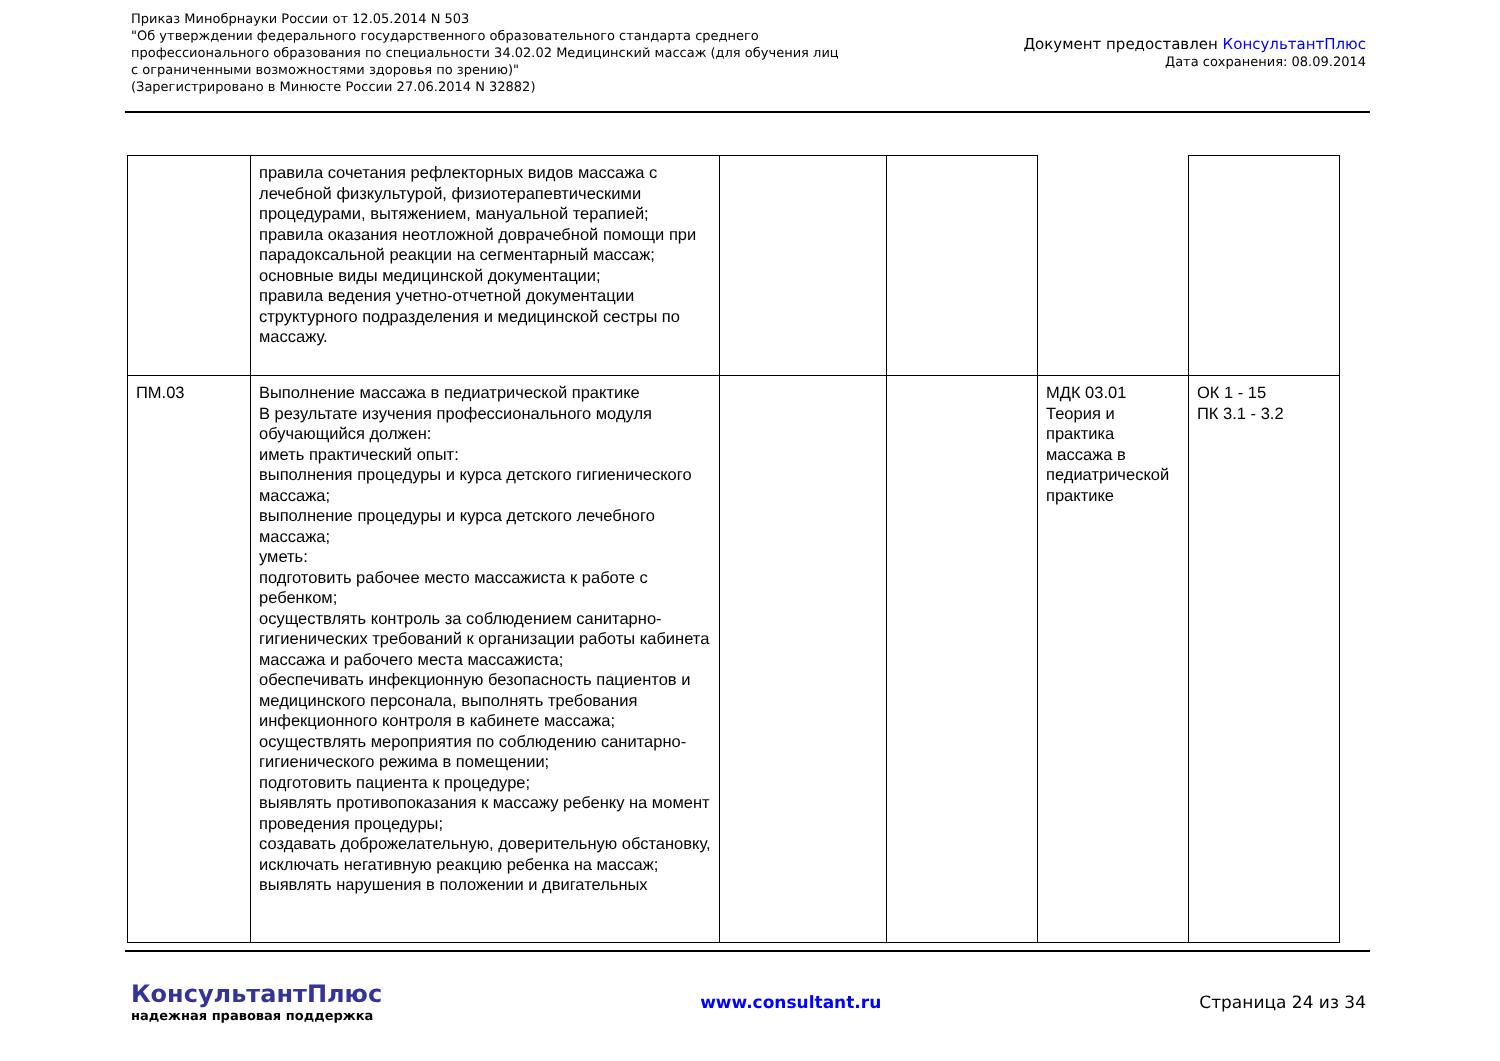Приказ Минобрнауки России от 12.05.2014 N 503
"Об утверждении федерального государственного образовательного стандарта среднего
профессионального образования по специальности 34.02.02 Медицинский массаж (для обучения лиц
с ограниченными возможностями здоровья по зрению)"
(Зарегистрировано в Минюсте России 27.06.2014 N 32882)
Документ предоставлен КонсультантПлюс
Дата сохранения: 08.09.2014
| | правила сочетания рефлекторных видов массажа с лечебной физкультурой, физиотерапевтическими процедурами, вытяжением, мануальной терапией; правила оказания неотложной доврачебной помощи при парадоксальной реакции на сегментарный массаж; основные виды медицинской документации; правила ведения учетно-отчетной документации структурного подразделения и медицинской сестры по массажу. | | | | |
| ПМ.03 | Выполнение массажа в педиатрической практике В результате изучения профессионального модуля обучающийся должен: иметь практический опыт: выполнения процедуры и курса детского гигиенического массажа; выполнение процедуры и курса детского лечебного массажа; уметь: подготовить рабочее место массажиста к работе с ребенком; осуществлять контроль за соблюдением санитарно-гигиенических требований к организации работы кабинета массажа и рабочего места массажиста; обеспечивать инфекционную безопасность пациентов и медицинского персонала, выполнять требования инфекционного контроля в кабинете массажа; осуществлять мероприятия по соблюдению санитарно-гигиенического режима в помещении; подготовить пациента к процедуре; выявлять противопоказания к массажу ребенку на момент проведения процедуры; создавать доброжелательную, доверительную обстановку, исключать негативную реакцию ребенка на массаж; выявлять нарушения в положении и двигательных | | | МДК 03.01 Теория и практика массажа в педиатрической практике | ОК 1 - 15 ПК 3.1 - 3.2 |
КонсультантПлюс
надежная правовая поддержка
www.consultant.ru Страница 24 из 34